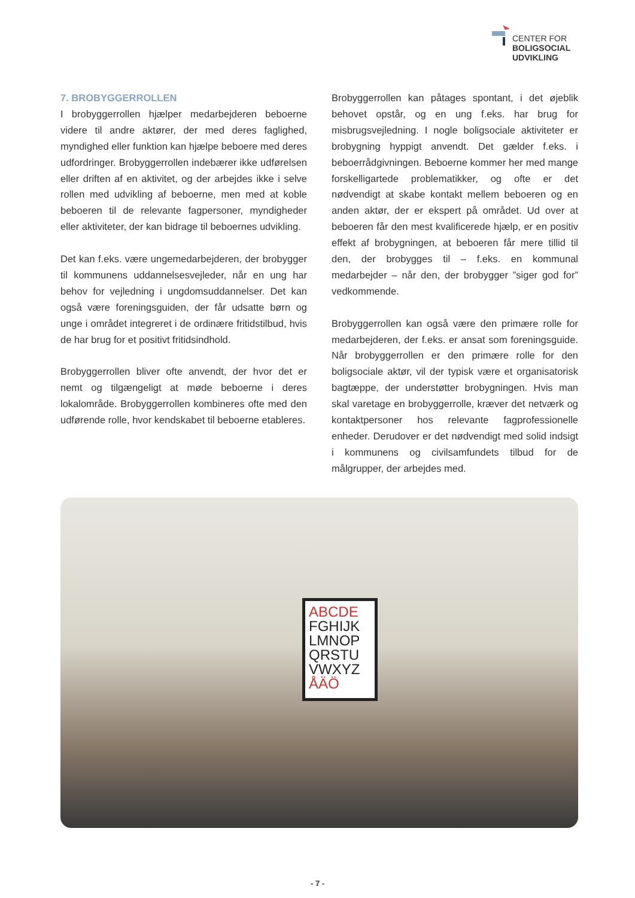CENTER FOR
BOLIGSOCIAL
UDVIKLING
7. BROBYGGERROLLEN
I brobyggerrollen hjælper medarbejderen beboerne videre til andre aktører, der med deres faglighed, myndighed eller funktion kan hjælpe beboere med deres udfordringer. Brobyggerrollen indebærer ikke udførelsen eller driften af en aktivitet, og der arbejdes ikke i selve rollen med udvikling af beboerne, men med at koble beboeren til de relevante fagpersoner, myndigheder eller aktiviteter, der kan bidrage til beboernes udvikling.
Det kan f.eks. være ungemedarbejderen, der brobygger til kommunens uddannelsesvejleder, når en ung har behov for vejledning i ungdomsuddannelser. Det kan også være foreningsguiden, der får udsatte børn og unge i området integreret i de ordinære fritidstilbud, hvis de har brug for et positivt fritidsindhold.
Brobyggerrollen bliver ofte anvendt, der hvor det er nemt og tilgængeligt at møde beboerne i deres lokalområde. Brobyggerrollen kombineres ofte med den udførende rolle, hvor kendskabet til beboerne etableres.
Brobyggerrollen kan påtages spontant, i det øjeblik behovet opstår, og en ung f.eks. har brug for misbrugsvejledning. I nogle boligsociale aktiviteter er brobygning hyppigt anvendt. Det gælder f.eks. i beboerrådgivningen. Beboerne kommer her med mange forskelligartede problematikker, og ofte er det nødvendigt at skabe kontakt mellem beboeren og en anden aktør, der er ekspert på området. Ud over at beboeren får den mest kvalificerede hjælp, er en positiv effekt af brobygningen, at beboeren får mere tillid til den, der brobygges til – f.eks. en kommunal medarbejder – når den, der brobygger ”siger god for” vedkommende.
Brobyggerrollen kan også være den primære rolle for medarbejderen, der f.eks. er ansat som foreningsguide. Når brobyggerrollen er den primære rolle for den boligsociale aktør, vil der typisk være et organisatorisk bagtæppe, der understøtter brobygningen. Hvis man skal varetage en brobyggerrolle, kræver det netværk og kontaktpersoner hos relevante fagprofessionelle enheder. Derudover er det nødvendigt med solid indsigt i kommunens og civilsamfundets tilbud for de målgrupper, der arbejdes med.
ABCDE
FGHIJK
LMNOP
QRSTU
VWXYZ
ÅÄÖ
- 7 -